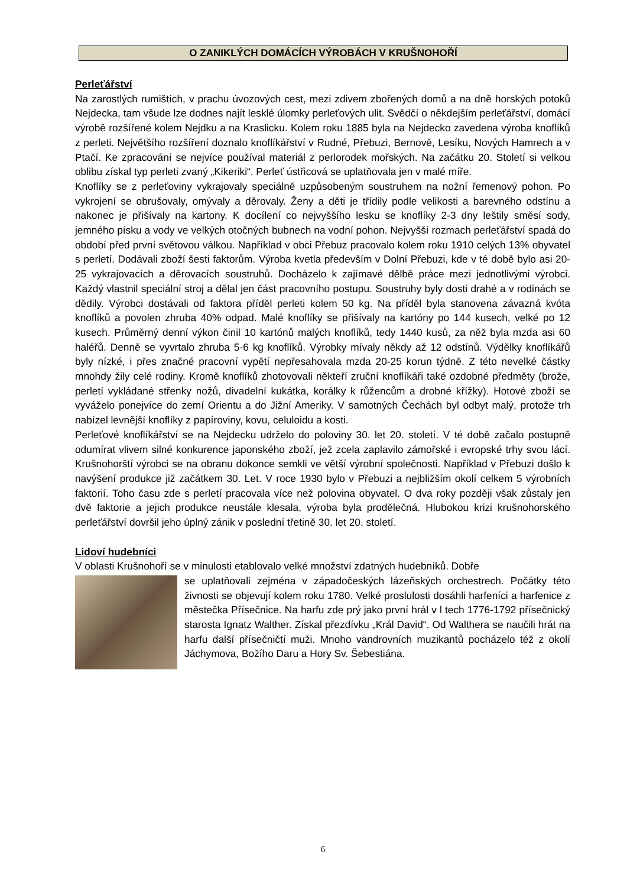O ZANIKLÝCH DOMÁCÍCH VÝROBÁCH V KRUŠNOHOŘÍ
Perleťářství
Na zarostlých rumištích, v prachu úvozových cest, mezi zdivem zbořených domů a na dně horských potoků Nejdecka, tam všude lze dodnes najít lesklé úlomky perleťových ulit. Svědčí o někdejším perleťářství, domácí výrobě rozšířené kolem Nejdku a na Kraslicku. Kolem roku 1885 byla na Nejdecko zavedena výroba knoflíků z perleti. Největšího rozšíření doznalo knoflíkářství v Rudné, Přebuzi, Bernově, Lesíku, Nových Hamrech a v Ptačí. Ke zpracování se nejvíce používal materiál z perlorodek mořských. Na začátku 20. Století si velkou oblibu získal typ perleti zvaný „Kikeriki“. Perleť ústřicová se uplatňovala jen v malé míře.
Knoflíky se z perleťoviny vykrajovaly speciálně uzpůsobeným soustruhem na nožní řemenový pohon. Po vykrojení se obrušovaly, omývaly a děrovaly. Ženy a děti je třídily podle velikosti a barevného odstínu a nakonec je přišívaly na kartony. K docílení co nejvyššího lesku se knoflíky 2-3 dny leštily směsí sody, jemného písku a vody ve velkých otočných bubnech na vodní pohon. Nejvyšší rozmach perleťářství spadá do období před první světovou válkou. Například v obci Přebuz pracovalo kolem roku 1910 celých 13% obyvatel s perletí. Dodávali zboží šesti faktorům. Výroba kvetla především v Dolní Přebuzi, kde v té době bylo asi 20-25 vykrajovacích a děrovacích soustruhů. Docházelo k zajímavé dělbě práce mezi jednotlivými výrobci. Každý vlastnil speciální stroj a dělal jen část pracovního postupu. Soustruhy byly dosti drahé a v rodinách se dědily. Výrobci dostávali od faktora příděl perleti kolem 50 kg. Na příděl byla stanovena závazná kvóta knoflíků a povolen zhruba 40% odpad. Malé knoflíky se přišívaly na kartóny po 144 kusech, velké po 12 kusech. Průměrný denní výkon činil 10 kartónů malých knoflíků, tedy 1440 kusů, za něž byla mzda asi 60 haléřů. Denně se vyvrtalo zhruba 5-6 kg knoflíků. Výrobky mívaly někdy až 12 odstínů. Výdělky knoflíkářů byly nízké, i přes značné pracovní vypětí nepřesahovala mzda 20-25 korun týdně. Z této nevelké částky mnohdy žily celé rodiny. Kromě knoflíků zhotovovali někteří zruční knoflíkáři také ozdobné předměty (brože, perletí vykládané střenky nožů, divadelní kukátka, korálky k růžencům a drobné křížky). Hotové zboží se vyváželo ponejvíce do zemí Orientu a do Jižní Ameriky. V samotných Čechách byl odbyt malý, protože trh nabízel levnější knoflíky z papíroviny, kovu, celuloidu a kosti.
Perleťové knoflíkářství se na Nejdecku udrželo do poloviny 30. let 20. století. V té době začalo postupně odumírat vlivem silné konkurence japonského zboží, jež zcela zaplavilo zámořské i evropské trhy svou lácí. Krušnohorští výrobci se na obranu dokonce semkli ve větší výrobní společnosti. Například v Přebuzi došlo k navýšení produkce již začátkem 30. Let. V roce 1930 bylo v Přebuzi a nejbližším okolí celkem 5 výrobních faktorií. Toho času zde s perletí pracovala více než polovina obyvatel. O dva roky později však zůstaly jen dvě faktorie a jejich produkce neustále klesala, výroba byla prodělečná. Hlubokou krizi krušnohorského perleťářství dovršil jeho úplný zánik v poslední třetině 30. let 20. století.
Lidoví hudebníci
V oblasti Krušnohoří se v minulosti etablovalo velké množství zdatných hudebníků. Dobře
se uplatňovali zejména v západočeských lázeňských orchestrech. Počátky této živnosti se objevují kolem roku 1780. Velké proslulosti dosáhli harfeníci a harfenice z městečka Přísečnice. Na harfu zde prý jako první hrál v l tech 1776-1792 přísečnický starosta Ignatz Walther. Získal přezdívku „Král David“. Od Walthera se naučili hrát na harfu další přísečničtí muži. Mnoho vandrovních muzikantů pocházelo též z okolí Jáchymova, Božího Daru a Hory Sv. Šebestiána.
6